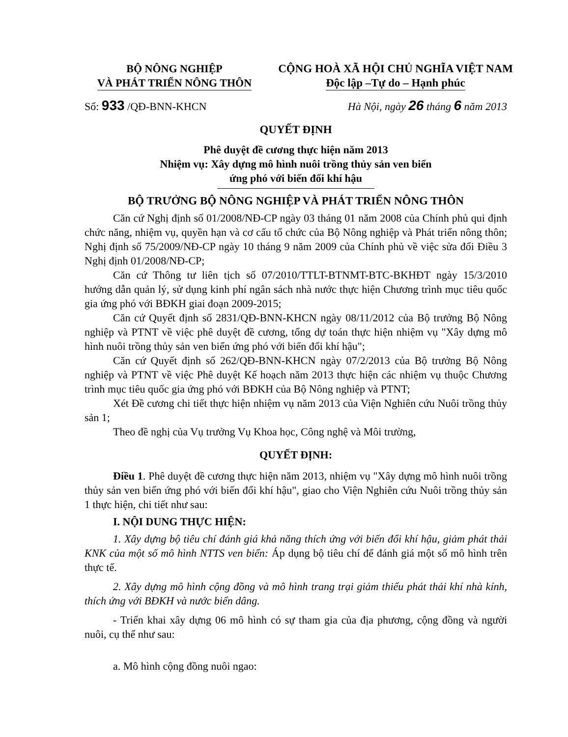BỘ NÔNG NGHIỆP
VÀ PHÁT TRIỂN NÔNG THÔN
CỘNG HOÀ XÃ HỘI CHỦ NGHĨA VIỆT NAM
Độc lập –Tự do – Hạnh phúc
Số: 933 /QĐ-BNN-KHCN Hà Nội, ngày 26 tháng 6 năm 2013
QUYẾT ĐỊNH
Phê duyệt đề cương thực hiện năm 2013
Nhiệm vụ: Xây dựng mô hình nuôi trồng thủy sản ven biển
ứng phó với biến đổi khí hậu
BỘ TRƯỞNG BỘ NÔNG NGHIỆP VÀ PHÁT TRIỂN NÔNG THÔN
Căn cứ Nghị định số 01/2008/NĐ-CP ngày 03 tháng 01 năm 2008 của Chính phủ qui định chức năng, nhiệm vụ, quyền hạn và cơ cấu tổ chức của Bộ Nông nghiệp và Phát triển nông thôn; Nghị định số 75/2009/NĐ-CP ngày 10 tháng 9 năm 2009 của Chính phủ về việc sửa đổi Điều 3 Nghị định 01/2008/NĐ-CP;
Căn cứ Thông tư liên tịch số 07/2010/TTLT-BTNMT-BTC-BKHĐT ngày 15/3/2010 hướng dẫn quản lý, sử dụng kinh phí ngân sách nhà nước thực hiện Chương trình mục tiêu quốc gia ứng phó với BĐKH giai đoạn 2009-2015;
Căn cứ Quyết định số 2831/QĐ-BNN-KHCN ngày 08/11/2012 của Bộ trưởng Bộ Nông nghiệp và PTNT về việc phê duyệt đề cương, tổng dự toán thực hiện nhiệm vụ "Xây dựng mô hình nuôi trồng thủy sản ven biển ứng phó với biến đổi khí hậu";
Căn cứ Quyết định số 262/QĐ-BNN-KHCN ngày 07/2/2013 của Bộ trưởng Bộ Nông nghiệp và PTNT về việc Phê duyệt Kế hoạch năm 2013 thực hiện các nhiệm vụ thuộc Chương trình mục tiêu quốc gia ứng phó với BĐKH của Bộ Nông nghiệp và PTNT;
Xét Đề cương chi tiết thực hiện nhiệm vụ năm 2013 của Viện Nghiên cứu Nuôi trồng thủy sản 1;
Theo đề nghị của Vụ trưởng Vụ Khoa học, Công nghệ và Môi trường,
QUYẾT ĐỊNH:
Điều 1. Phê duyệt đề cương thực hiện năm 2013, nhiệm vụ "Xây dựng mô hình nuôi trồng thủy sản ven biển ứng phó với biến đổi khí hậu", giao cho Viện Nghiên cứu Nuôi trồng thủy sản 1 thực hiện, chi tiết như sau:
I. NỘI DUNG THỰC HIỆN:
1. Xây dựng bộ tiêu chí đánh giá khả năng thích ứng với biến đổi khí hậu, giảm phát thải KNK của một số mô hình NTTS ven biển: Áp dụng bộ tiêu chí để đánh giá một số mô hình trên thực tế.
2. Xây dựng mô hình cộng đồng và mô hình trang trại giảm thiểu phát thải khí nhà kính, thích ứng với BĐKH và nước biển dâng.
- Triển khai xây dựng 06 mô hình có sự tham gia của địa phương, cộng đồng và người nuôi, cụ thể như sau:
a. Mô hình cộng đồng nuôi ngao: